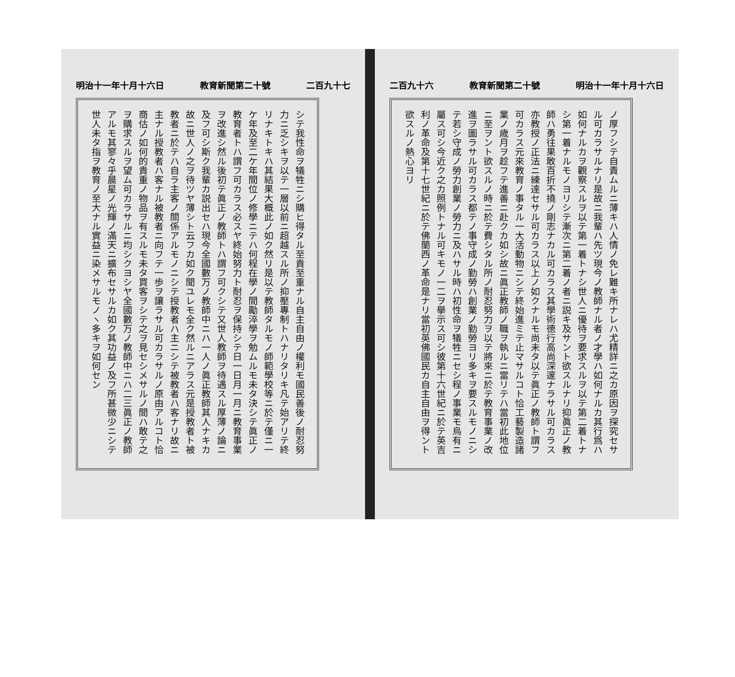二百九十六 教育新聞第二十號 明治十一年十月十六日
ノ厚フシテ自責ムルニ薄キハ人情ノ免レ難キ所ナレハ尤精詳ニ之カ原因ヲ探究セサル可カラサルナリ是故ニ我輩ハ先ツ現今ノ教師ナル者ノ才學ハ如何ナルカ其行爲ハ如何ナルカヲ觀察スルヲ以テ第一着トナシ世人ニ優待ヲ要求スルヲ以テ第二着トナシ第一着ナルモノヨリシテ漸次ニ第二着ノ者ニ説キ及サント欲スルナリ抑眞正ノ教師ハ勇往果敢百折不撓ノ剛志ナカル可カラス其學術徳行高尚深邃ナラサル可カラス亦教授ノ正法ニ練達セサル可カラス以上ノ如クナルモ尚未タ以テ眞正ノ教師ト謂フ可カラス元來教育ノ事タル一大活動物ニシテ終始進ミテ止マサルコト恰工藝製造諸業ノ歳月ヲ趁フテ進善ニ赴クカ如シ故ニ眞正教師ノ職ヲ執ルニ當リテハ當初此地位ニ至ヲント欲スルノ時ニ於テ費シタル所ノ耐忍努力ヲ以テ將來ニ於テ教育事業ノ改進ヲ圖ラサル可カラス都テノ事守成ノ勤勞ハ創業ノ勤勞ヨリ多キヲ要スルモノニシテ若シ守成ノ勞力創業ノ勞力ニ及ハサル時ハ初性命ヲ犠牲ニセシ程ノ事業モ烏有ニ屬ス可シ今近ク之カ照例トナル可キモノ一二ヲ擧示ス可シ彼第十六世紀ニ於テ英吉利ノ革命及第十七世紀ニ於テ佛蘭西ノ革命是ナリ當初英佛國民カ自主自由ヲ得ント欲スルノ熱心ヨリ
明治十一年十月十六日 教育新聞第二十號 二百九十七
シテ我性命ヲ犠牲ニシ購ヒ得タル至貴至重ナル自主自由ノ權利モ國民善後ノ耐忍努力ニ乏シキヲ以テ一層以前ニ超越スル所ノ抑壓專制トハナリタリキ凡テ始アリテ終リナキトキハ其結果大概此ノ如ク然リ是以テ教師タルモノ師範學校等ニ於テ僅ニ一ケ年及至二ケ年間位ノ修學ニテハ何程在學ノ間勵淬學ヲ勉ムルモ未タ決シテ眞正ノ教育者トハ謂フ可カラス必スヤ終始努力ト耐忍ヲ保持シテ日一日月一月ニ教育事業ヲ改進シ然ル後初テ眞正ノ教師トハ謂フ可クシテ又世人教師ヲ待遇スル厚薄ノ論ニ及フ可シ斯ク我輩カ説出セハ現今全國數万ノ教師中ニハ一人ノ眞正教師其人ナキカ故ニ世人ノ之ヲ待ツヤ薄シト云フカ如ク聞ユレモ全ク然ルニアラス元是授教者ト被教者ニ於テハ自ラ主客ノ關係アルモノニシテ授教者ハ主ニシテ被教者ハ客ナリ故ニ主ナル授教者ハ客ナル被教者ニ向フテ一歩ヲ讓ラサル可カラサルノ原由アルコト恰商估ノ如何的貴重ノ物品ヲ有スルモ未タ買客ヲシテ之ヲ見セシメサルノ間ハ敢テ之ヲ購求スルヲ望ム可カラサルニ均シクヨシヤ全國數万ノ教師中ニハ二三眞正ノ教師アルモ其寥々乎晨星ノ光輝ノ滿天ニ擴布セサルカ如ク其功益ノ及フ所甚微少ニシテ世人未タ指ヲ教育ノ至大ナル實益ニ染メサルモノヽ多キヲ如何セン